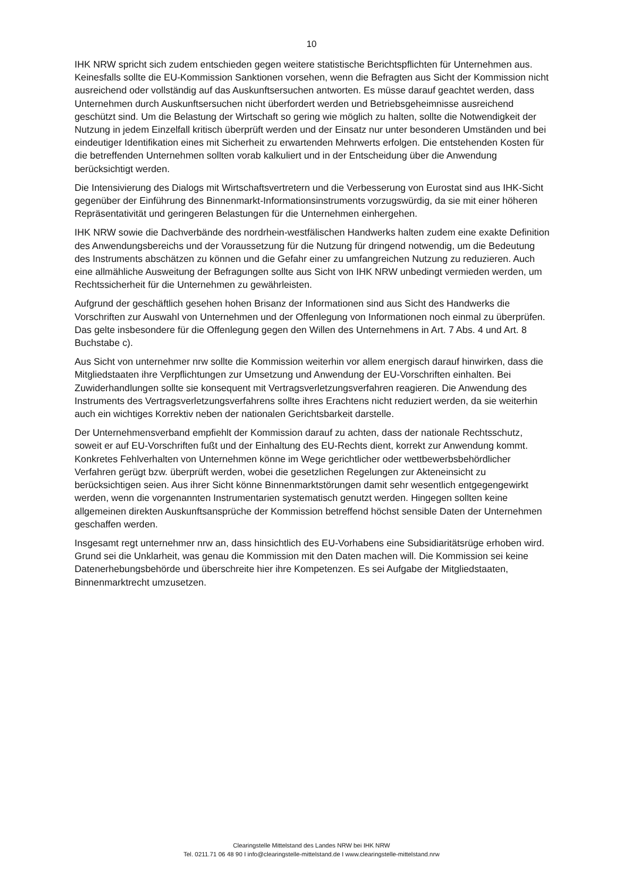10
IHK NRW spricht sich zudem entschieden gegen weitere statistische Berichtspflichten für Unternehmen aus. Keinesfalls sollte die EU-Kommission Sanktionen vorsehen, wenn die Befragten aus Sicht der Kommission nicht ausreichend oder vollständig auf das Auskunftsersuchen antworten. Es müsse darauf geachtet werden, dass Unternehmen durch Auskunftsersuchen nicht überfordert werden und Betriebsgeheimnisse ausreichend geschützt sind. Um die Belastung der Wirtschaft so gering wie möglich zu halten, sollte die Notwendigkeit der Nutzung in jedem Einzelfall kritisch überprüft werden und der Einsatz nur unter besonderen Umständen und bei eindeutiger Identifikation eines mit Sicherheit zu erwartenden Mehrwerts erfolgen. Die entstehenden Kosten für die betreffenden Unternehmen sollten vorab kalkuliert und in der Entscheidung über die Anwendung berücksichtigt werden.
Die Intensivierung des Dialogs mit Wirtschaftsvertretern und die Verbesserung von Eurostat sind aus IHK-Sicht gegenüber der Einführung des Binnenmarkt-Informationsinstruments vorzugswürdig, da sie mit einer höheren Repräsentativität und geringeren Belastungen für die Unternehmen einhergehen.
IHK NRW sowie die Dachverbände des nordrhein-westfälischen Handwerks halten zudem eine exakte Definition des Anwendungsbereichs und der Voraussetzung für die Nutzung für dringend notwendig, um die Bedeutung des Instruments abschätzen zu können und die Gefahr einer zu umfangreichen Nutzung zu reduzieren. Auch eine allmähliche Ausweitung der Befragungen sollte aus Sicht von IHK NRW unbedingt vermieden werden, um Rechtssicherheit für die Unternehmen zu gewährleisten.
Aufgrund der geschäftlich gesehen hohen Brisanz der Informationen sind aus Sicht des Handwerks die Vorschriften zur Auswahl von Unternehmen und der Offenlegung von Informationen noch einmal zu überprüfen. Das gelte insbesondere für die Offenlegung gegen den Willen des Unternehmens in Art. 7 Abs. 4 und Art. 8 Buchstabe c).
Aus Sicht von unternehmer nrw sollte die Kommission weiterhin vor allem energisch darauf hinwirken, dass die Mitgliedstaaten ihre Verpflichtungen zur Umsetzung und Anwendung der EU-Vorschriften einhalten. Bei Zuwiderhandlungen sollte sie konsequent mit Vertragsverletzungsverfahren reagieren. Die Anwendung des Instruments des Vertragsverletzungsverfahrens sollte ihres Erachtens nicht reduziert werden, da sie weiterhin auch ein wichtiges Korrektiv neben der nationalen Gerichtsbarkeit darstelle.
Der Unternehmensverband empfiehlt der Kommission darauf zu achten, dass der nationale Rechtsschutz, soweit er auf EU-Vorschriften fußt und der Einhaltung des EU-Rechts dient, korrekt zur Anwendung kommt. Konkretes Fehlverhalten von Unternehmen könne im Wege gerichtlicher oder wettbewerbsbehördlicher Verfahren gerügt bzw. überprüft werden, wobei die gesetzlichen Regelungen zur Akteneinsicht zu berücksichtigen seien. Aus ihrer Sicht könne Binnenmarktstörungen damit sehr wesentlich entgegengewirkt werden, wenn die vorgenannten Instrumentarien systematisch genutzt werden. Hingegen sollten keine allgemeinen direkten Auskunftsansprüche der Kommission betreffend höchst sensible Daten der Unternehmen geschaffen werden.
Insgesamt regt unternehmer nrw an, dass hinsichtlich des EU-Vorhabens eine Subsidiaritätsrüge erhoben wird. Grund sei die Unklarheit, was genau die Kommission mit den Daten machen will. Die Kommission sei keine Datenerhebungsbehörde und überschreite hier ihre Kompetenzen. Es sei Aufgabe der Mitgliedstaaten, Binnenmarktrecht umzusetzen.
Clearingstelle Mittelstand des Landes NRW bei IHK NRW
Tel. 0211.71 06 48 90 I info@clearingstelle-mittelstand.de I www.clearingstelle-mittelstand.nrw